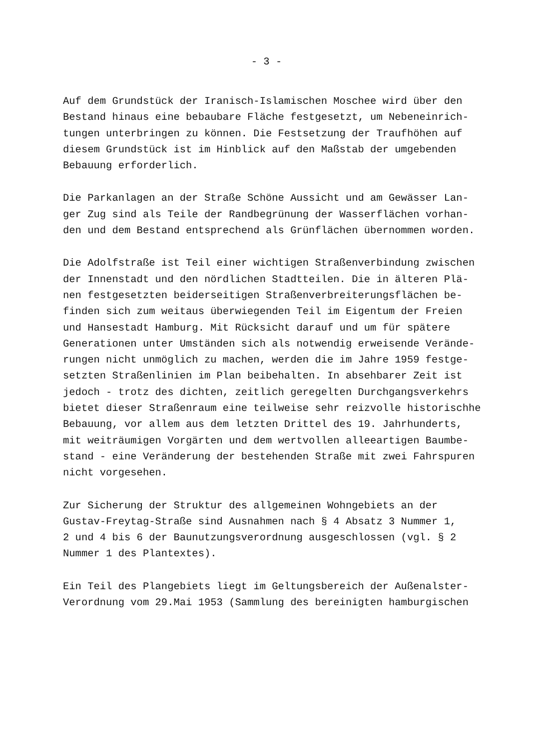- 3 -
Auf dem Grundstück der Iranisch-Islamischen Moschee wird über den Bestand hinaus eine bebaubare Fläche festgesetzt, um Nebeneinrich- tungen unterbringen zu können. Die Festsetzung der Traufhöhen auf diesem Grundstück ist im Hinblick auf den Maßstab der umgebenden Bebauung erforderlich.
Die Parkanlagen an der Straße Schöne Aussicht und am Gewässer Lan- ger Zug sind als Teile der Randbegrünung der Wasserflächen vorhan- den und dem Bestand entsprechend als Grünflächen übernommen worden.
Die Adolfstraße ist Teil einer wichtigen Straßenverbindung zwischen der Innenstadt und den nördlichen Stadtteilen. Die in älteren Plä- nen festgesetzten beiderseitigen Straßenverbreiterungsflächen be- finden sich zum weitaus überwiegenden Teil im Eigentum der Freien und Hansestadt Hamburg. Mit Rücksicht darauf und um für spätere Generationen unter Umständen sich als notwendig erweisende Verände- rungen nicht unmöglich zu machen, werden die im Jahre 1959 festge- setzten Straßenlinien im Plan beibehalten. In absehbarer Zeit ist jedoch - trotz des dichten, zeitlich geregelten Durchgangsverkehrs bietet dieser Straßenraum eine teilweise sehr reizvolle historischhe Bebauung, vor allem aus dem letzten Drittel des 19. Jahrhunderts, mit weiträumigen Vorgärten und dem wertvollen alleeartigen Baumbe- stand - eine Veränderung der bestehenden Straße mit zwei Fahrspuren nicht vorgesehen.
Zur Sicherung der Struktur des allgemeinen Wohngebiets an der Gustav-Freytag-Straße sind Ausnahmen nach § 4 Absatz 3 Nummer 1, 2 und 4 bis 6 der Baunutzungsverordnung ausgeschlossen (vgl. § 2 Nummer 1 des Plantextes).
Ein Teil des Plangebiets liegt im Geltungsbereich der Außenalster- Verordnung vom 29.Mai 1953 (Sammlung des bereinigten hamburgischen